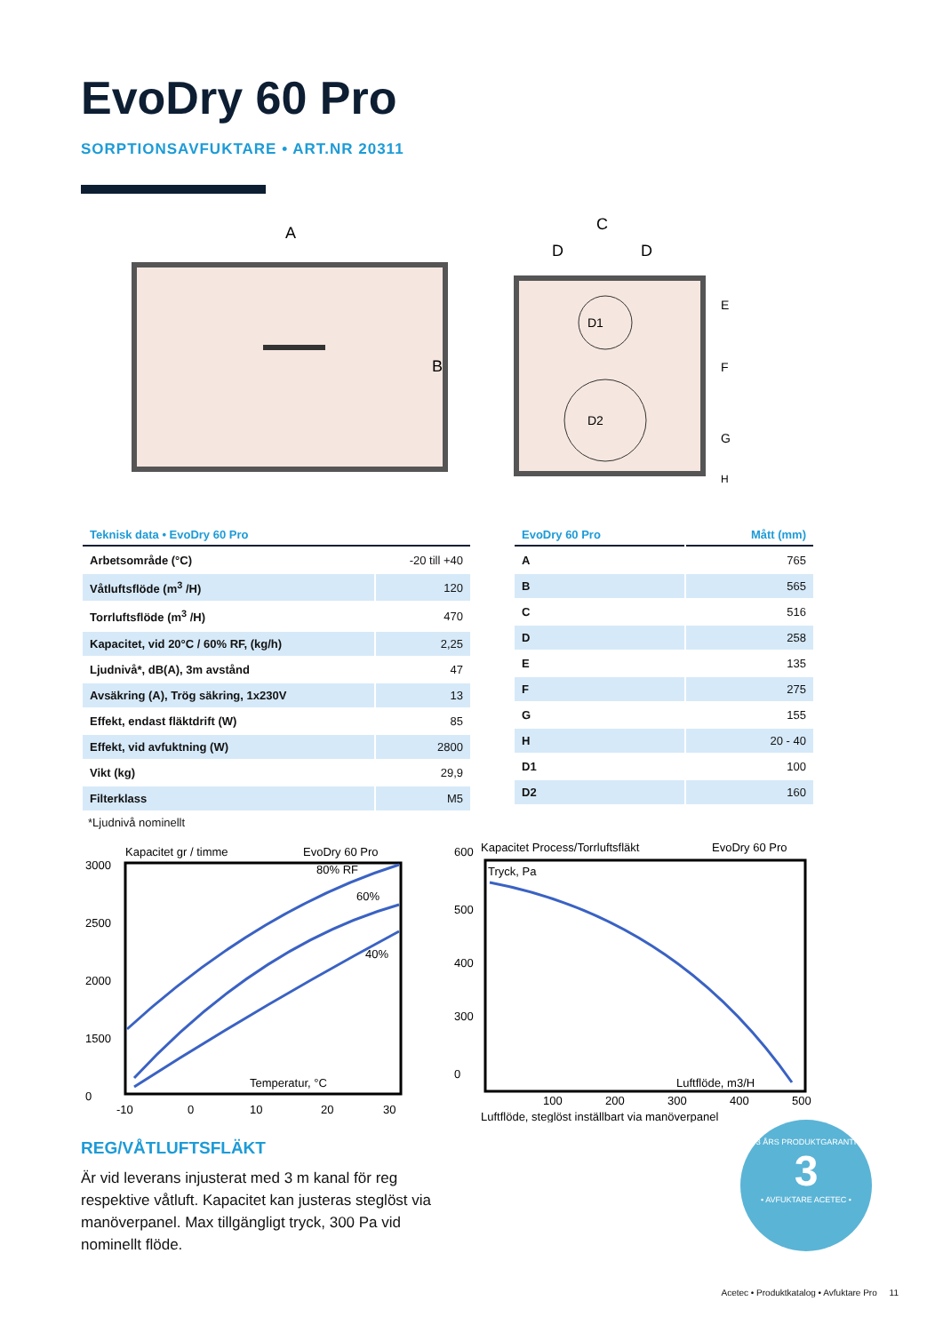EvoDry 60 Pro
SORPTIONSAVFUKTARE • ART.NR 20311
A
B
C
D
D
D1
D2
E
F
G
H
| Teknisk data • EvoDry 60 Pro | |
| --- | --- |
| Arbetsområde (°C) | -20 till +40 |
| Våtluftsflöde (m<sup>3</sup> /H) | 120 |
| Torrluftsflöde (m<sup>3</sup> /H) | 470 |
| Kapacitet, vid 20°C / 60% RF, (kg/h) | 2,25 |
| Ljudnivå*, dB(A), 3m avstånd | 47 |
| Avsäkring (A), Trög säkring, 1x230V | 13 |
| Effekt, endast fläktdrift (W) | 85 |
| Effekt, vid avfuktning (W) | 2800 |
| Vikt (kg) | 29,9 |
| Filterklass | M5 |
*Ljudnivå nominellt
| EvoDry 60 Pro | Mått (mm) |
| --- | --- |
| A | 765 |
| B | 565 |
| C | 516 |
| D | 258 |
| E | 135 |
| F | 275 |
| G | 155 |
| H | 20 - 40 |
| D1 | 100 |
| D2 | 160 |
Kapacitet gr / timme
EvoDry 60 Pro
3000
2500
2000
1500
0
80% RF
60%
40%
Temperatur, °C
-10
0
10
20
30
600
Kapacitet Process/Torrluftsfläkt
EvoDry 60 Pro
Tryck, Pa
500
400
300
0
Luftflöde, m3/H
100
200
300
400
500
Luftflöde, steglöst inställbart via manöverpanel
REG/VÅTLUFTSFLÄKT
Är vid leverans injusterat med 3 m kanal för reg respektive våtluft. Kapacitet kan justeras steglöst via manöverpanel. Max tillgängligt tryck, 300 Pa vid nominellt flöde.
3 ÅRS PRODUKTGARANTI
3
• AVFUKTARE ACETEC •
Acetec • Produktkatalog • Avfuktare Pro 11